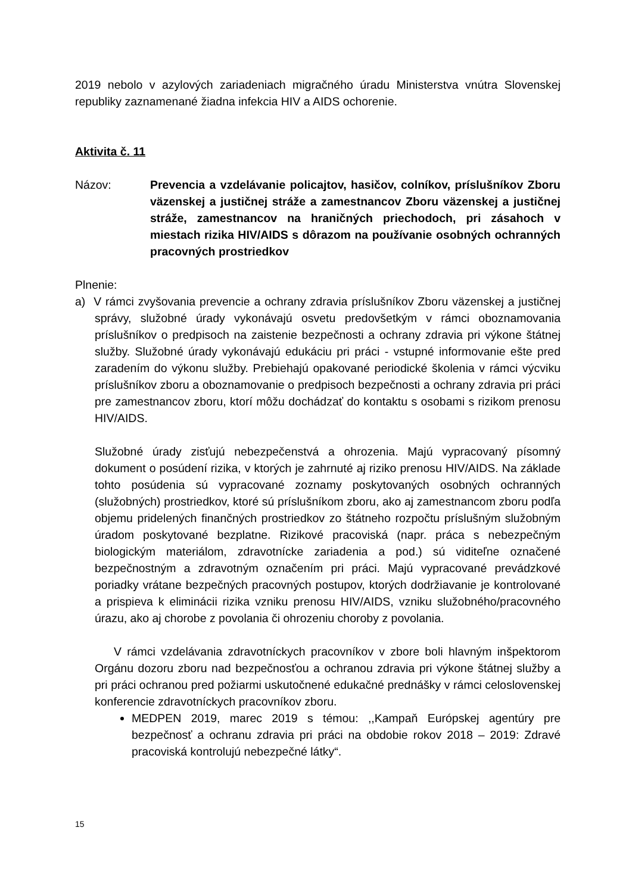2019 nebolo v azylových zariadeniach migračného úradu Ministerstva vnútra Slovenskej republiky zaznamenané žiadna infekcia HIV a AIDS ochorenie.
Aktivita č. 11
Názov: Prevencia a vzdelávanie policajtov, hasičov, colníkov, príslušníkov Zboru väzenskej a justičnej stráže a zamestnancov Zboru väzenskej a justičnej stráže, zamestnancov na hraničných priechodoch, pri zásahoch v miestach rizika HIV/AIDS s dôrazom na používanie osobných ochranných pracovných prostriedkov
Plnenie:
a) V rámci zvyšovania prevencie a ochrany zdravia príslušníkov Zboru väzenskej a justičnej správy, služobné úrady vykonávajú osvetu predovšetkým v rámci oboznamovania príslušníkov o predpisoch na zaistenie bezpečnosti a ochrany zdravia pri výkone štátnej služby. Služobné úrady vykonávajú edukáciu pri práci - vstupné informovanie ešte pred zaradením do výkonu služby. Prebiehajú opakované periodické školenia v rámci výcviku príslušníkov zboru a oboznamovanie o predpisoch bezpečnosti a ochrany zdravia pri práci pre zamestnancov zboru, ktorí môžu dochádzať do kontaktu s osobami s rizikom prenosu HIV/AIDS.
Služobné úrady zisťujú nebezpečenstvá a ohrozenia. Majú vypracovaný písomný dokument o posúdení rizika, v ktorých je zahrnuté aj riziko prenosu HIV/AIDS. Na základe tohto posúdenia sú vypracované zoznamy poskytovaných osobných ochranných (služobných) prostriedkov, ktoré sú príslušníkom zboru, ako aj zamestnancom zboru podľa objemu pridelených finančných prostriedkov zo štátneho rozpočtu príslušným služobným úradom poskytované bezplatne. Rizikové pracoviská (napr. práca s nebezpečným biologickým materiálom, zdravotnícke zariadenia a pod.) sú viditeľne označené bezpečnostným a zdravotným označením pri práci. Majú vypracované prevádzkové poriadky vrátane bezpečných pracovných postupov, ktorých dodržiavanie je kontrolované a prispieva k eliminácii rizika vzniku prenosu HIV/AIDS, vzniku služobného/pracovného úrazu, ako aj chorobe z povolania či ohrozeniu choroby z povolania.
V rámci vzdelávania zdravotníckych pracovníkov v zbore boli hlavným inšpektorom Orgánu dozoru zboru nad bezpečnosťou a ochranou zdravia pri výkone štátnej služby a pri práci ochranou pred požiarmi uskutočnené edukačné prednášky v rámci celoslovenskej konferencie zdravotníckych pracovníkov zboru.
MEDPEN 2019, marec 2019 s témou: ,,Kampaň Európskej agentúry pre bezpečnosť a ochranu zdravia pri práci na obdobie rokov 2018 – 2019: Zdravé pracoviská kontrolujú nebezpečné látky“.
15